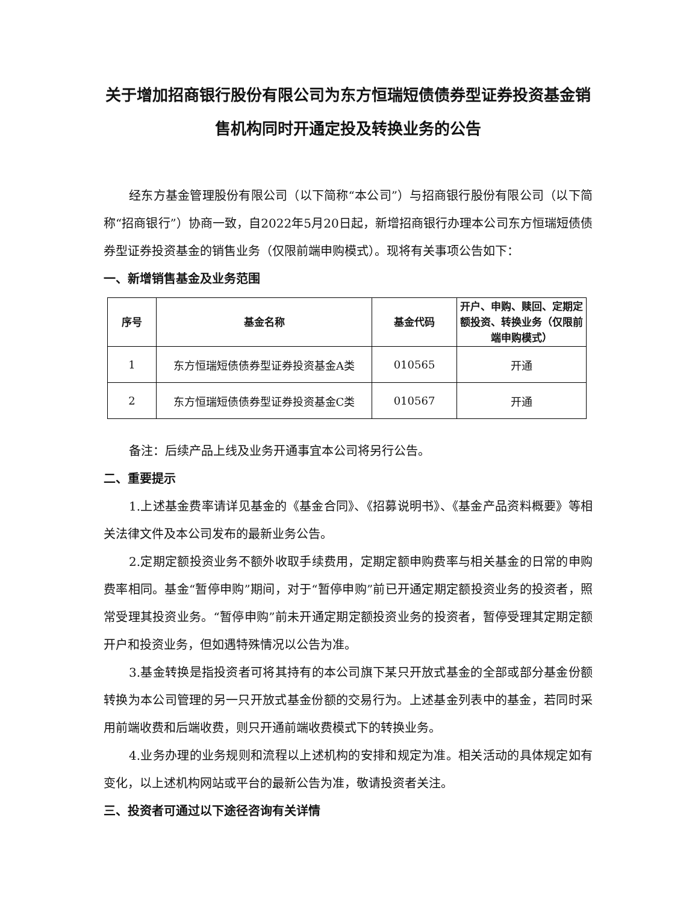关于增加招商银行股份有限公司为东方恒瑞短债债券型证券投资基金销售机构同时开通定投及转换业务的公告
经东方基金管理股份有限公司（以下简称“本公司”）与招商银行股份有限公司（以下简称“招商银行”）协商一致，自2022年5月20日起，新增招商银行办理本公司东方恒瑞短债债券型证券投资基金的销售业务（仅限前端申购模式）。现将有关事项公告如下：
一、新增销售基金及业务范围
| 序号 | 基金名称 | 基金代码 | 开户、申购、赎回、定期定额投资、转换业务（仅限前端申购模式） |
| --- | --- | --- | --- |
| 1 | 东方恒瑞短债债券型证券投资基金A类 | 010565 | 开通 |
| 2 | 东方恒瑞短债债券型证券投资基金C类 | 010567 | 开通 |
备注：后续产品上线及业务开通事宜本公司将另行公告。
二、重要提示
1.上述基金费率请详见基金的《基金合同》、《招募说明书》、《基金产品资料概要》等相关法律文件及本公司发布的最新业务公告。
2.定期定额投资业务不额外收取手续费用，定期定额申购费率与相关基金的日常的申购费率相同。基金“暂停申购”期间，对于“暂停申购”前已开通定期定额投资业务的投资者，照常受理其投资业务。“暂停申购”前未开通定期定额投资业务的投资者，暂停受理其定期定额开户和投资业务，但如遇特殊情况以公告为准。
3.基金转换是指投资者可将其持有的本公司旗下某只开放式基金的全部或部分基金份额转换为本公司管理的另一只开放式基金份额的交易行为。上述基金列表中的基金，若同时采用前端收费和后端收费，则只开通前端收费模式下的转换业务。
4.业务办理的业务规则和流程以上述机构的安排和规定为准。相关活动的具体规定如有变化，以上述机构网站或平台的最新公告为准，敬请投资者关注。
三、投资者可通过以下途径咨询有关详情